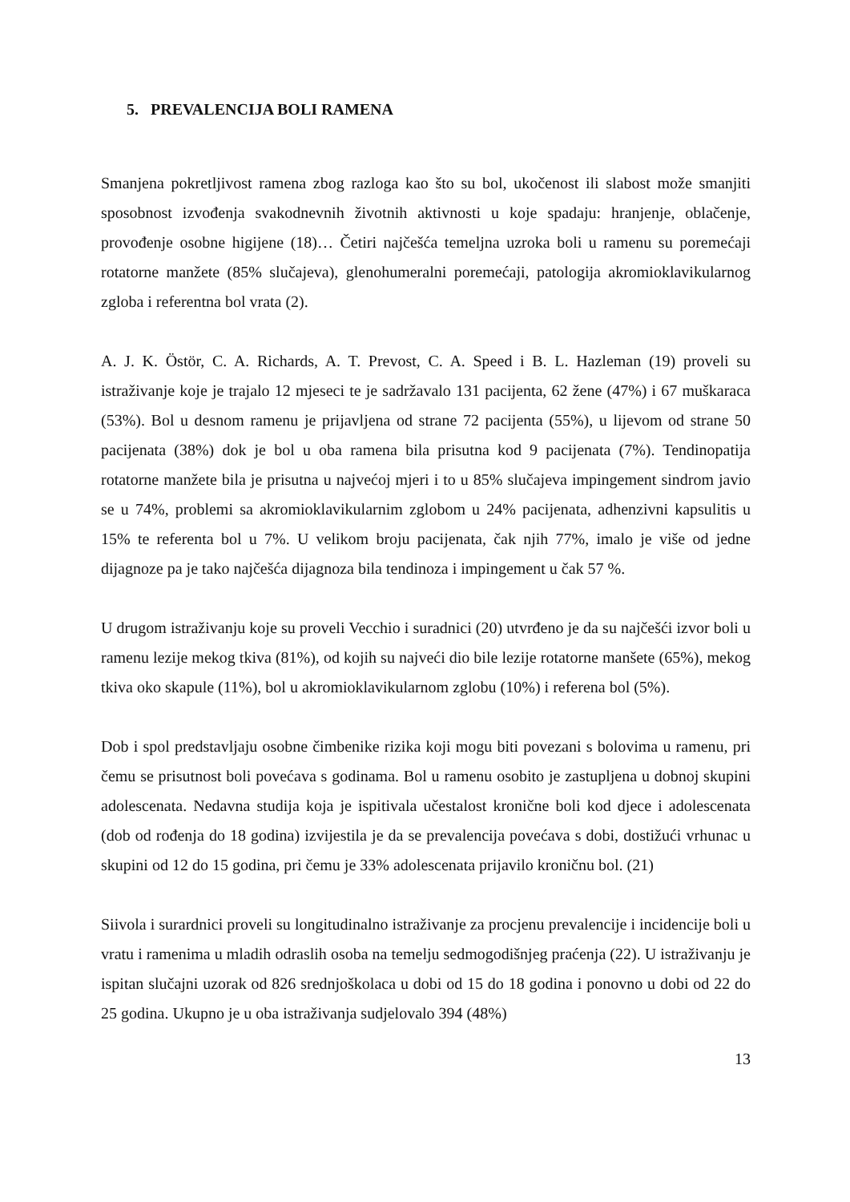5. PREVALENCIJA BOLI RAMENA
Smanjena pokretljivost ramena zbog razloga kao što su bol, ukočenost ili slabost može smanjiti sposobnost izvođenja svakodnevnih životnih aktivnosti u koje spadaju: hranjenje, oblačenje, provođenje osobne higijene (18)… Četiri najčešća temeljna uzroka boli u ramenu su poremećaji rotatorne manžete (85% slučajeva), glenohumeralni poremećaji, patologija akromioklavikularnog zgloba i referentna bol vrata (2).
A. J. K. Östör, C. A. Richards, A. T. Prevost, C. A. Speed i B. L. Hazleman (19) proveli su istraživanje koje je trajalo 12 mjeseci te je sadržavalo 131 pacijenta, 62 žene (47%) i 67 muškaraca (53%). Bol u desnom ramenu je prijavljena od strane 72 pacijenta (55%), u lijevom od strane 50 pacijenata (38%) dok je bol u oba ramena bila prisutna kod 9 pacijenata (7%). Tendinopatija rotatorne manžete bila je prisutna u najvećoj mjeri i to u 85% slučajeva impingement sindrom javio se u 74%, problemi sa akromioklavikularnim zglobom u 24% pacijenata, adhenzivni kapsulitis u 15% te referenta bol u 7%. U velikom broju pacijenata, čak njih 77%, imalo je više od jedne dijagnoze pa je tako najčešća dijagnoza bila tendinoza i impingement u čak 57 %.
U drugom istraživanju koje su proveli Vecchio i suradnici (20) utvrđeno je da su najčešći izvor boli u ramenu lezije mekog tkiva (81%), od kojih su najveći dio bile lezije rotatorne manšete (65%), mekog tkiva oko skapule (11%), bol u akromioklavikularnom zglobu (10%) i referena bol (5%).
Dob i spol predstavljaju osobne čimbenike rizika koji mogu biti povezani s bolovima u ramenu, pri čemu se prisutnost boli povećava s godinama. Bol u ramenu osobito je zastupljena u dobnoj skupini adolescenata. Nedavna studija koja je ispitivala učestalost kronične boli kod djece i adolescenata (dob od rođenja do 18 godina) izvijestila je da se prevalencija povećava s dobi, dostižući vrhunac u skupini od 12 do 15 godina, pri čemu je 33% adolescenata prijavilo kroničnu bol. (21)
Siivola i surardnici proveli su longitudinalno istraživanje za procjenu prevalencije i incidencije boli u vratu i ramenima u mladih odraslih osoba na temelju sedmogodišnjeg praćenja (22). U istraživanju je ispitan slučajni uzorak od 826 srednjoškolaca u dobi od 15 do 18 godina i ponovno u dobi od 22 do 25 godina. Ukupno je u oba istraživanja sudjelovalo 394 (48%)
13